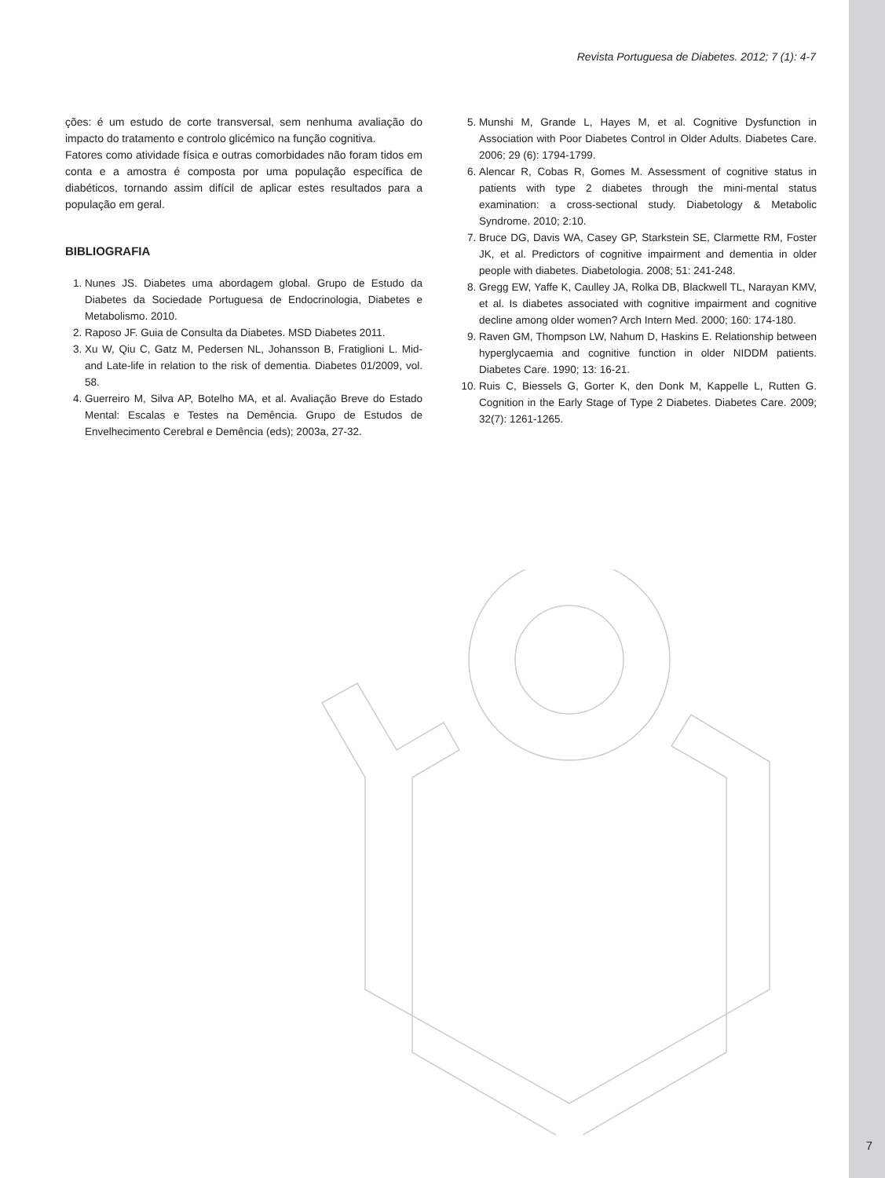Revista Portuguesa de Diabetes. 2012; 7 (1): 4-7
ções: é um estudo de corte transversal, sem nenhuma avaliação do impacto do tratamento e controlo glicémico na função cognitiva.
Fatores como atividade física e outras comorbidades não foram tidos em conta e a amostra é composta por uma população específica de diabéticos, tornando assim difícil de aplicar estes resultados para a população em geral.
BIBLIOGRAFIA
1. Nunes JS. Diabetes uma abordagem global. Grupo de Estudo da Diabetes da Sociedade Portuguesa de Endocrinologia, Diabetes e Metabolismo. 2010.
2. Raposo JF. Guia de Consulta da Diabetes. MSD Diabetes 2011.
3. Xu W, Qiu C, Gatz M, Pedersen NL, Johansson B, Fratiglioni L. Mid- and Late-life in relation to the risk of dementia. Diabetes 01/2009, vol. 58.
4. Guerreiro M, Silva AP, Botelho MA, et al. Avaliação Breve do Estado Mental: Escalas e Testes na Demência. Grupo de Estudos de Envelhecimento Cerebral e Demência (eds); 2003a, 27-32.
5. Munshi M, Grande L, Hayes M, et al. Cognitive Dysfunction in Association with Poor Diabetes Control in Older Adults. Diabetes Care. 2006; 29 (6): 1794-1799.
6. Alencar R, Cobas R, Gomes M. Assessment of cognitive status in patients with type 2 diabetes through the mini-mental status examination: a cross-sectional study. Diabetology & Metabolic Syndrome. 2010; 2:10.
7. Bruce DG, Davis WA, Casey GP, Starkstein SE, Clarmette RM, Foster JK, et al. Predictors of cognitive impairment and dementia in older people with diabetes. Diabetologia. 2008; 51: 241-248.
8. Gregg EW, Yaffe K, Caulley JA, Rolka DB, Blackwell TL, Narayan KMV, et al. Is diabetes associated with cognitive impairment and cognitive decline among older women? Arch Intern Med. 2000; 160: 174-180.
9. Raven GM, Thompson LW, Nahum D, Haskins E. Relationship between hyperglycaemia and cognitive function in older NIDDM patients. Diabetes Care. 1990; 13: 16-21.
10. Ruis C, Biessels G, Gorter K, den Donk M, Kappelle L, Rutten G. Cognition in the Early Stage of Type 2 Diabetes. Diabetes Care. 2009; 32(7): 1261-1265.
7